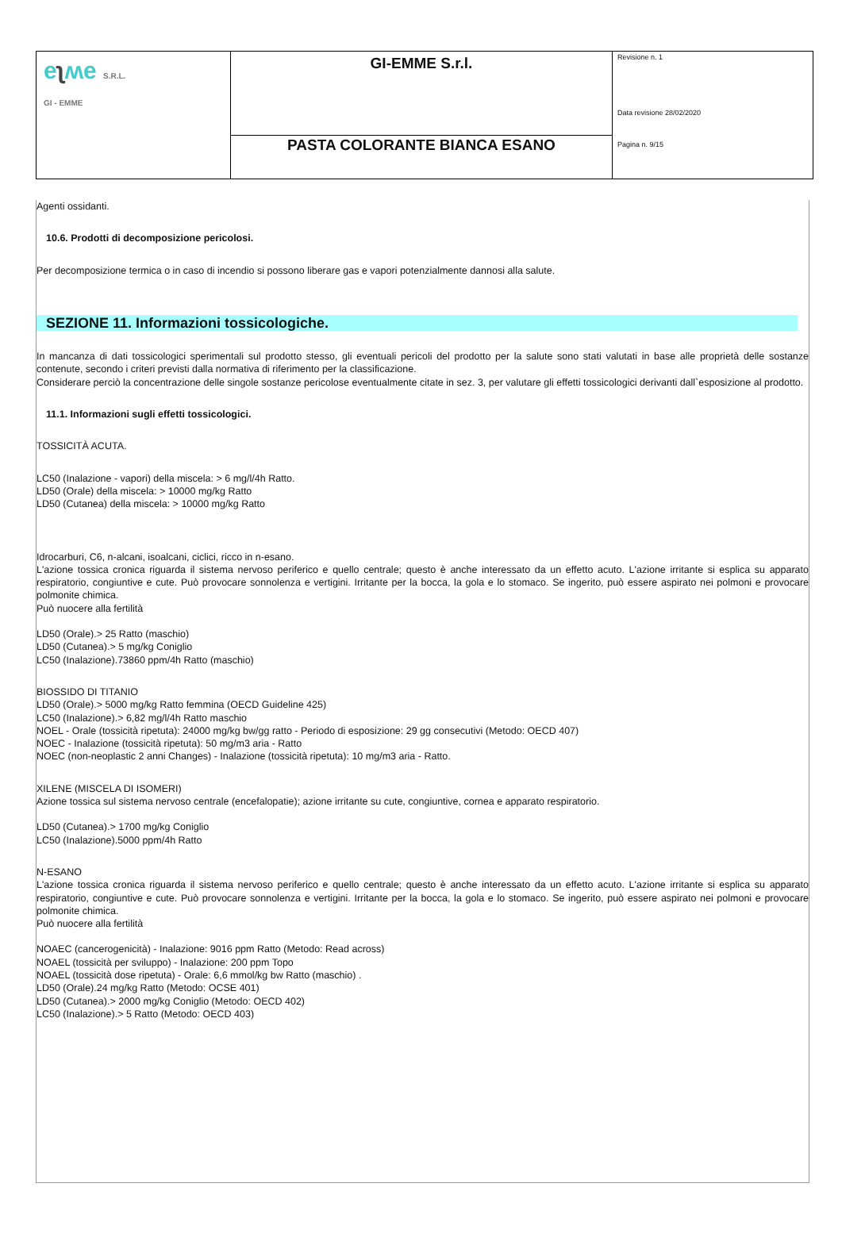| e ʅ ʍe S.R.L. GI - EMME | GI-EMME S.r.l. | Revisione n. 1 Data revisione 28/02/2020 Pagina n. 9/15 |
| | PASTA COLORANTE BIANCA ESANO | |
Agenti ossidanti.
10.6. Prodotti di decomposizione pericolosi.
Per decomposizione termica o in caso di incendio si possono liberare gas e vapori potenzialmente dannosi alla salute.
SEZIONE 11. Informazioni tossicologiche.
In mancanza di dati tossicologici sperimentali sul prodotto stesso, gli eventuali pericoli del prodotto per la salute sono stati valutati in base alle proprietà delle sostanze contenute, secondo i criteri previsti dalla normativa di riferimento per la classificazione.
Considerare perciò la concentrazione delle singole sostanze pericolose eventualmente citate in sez. 3, per valutare gli effetti tossicologici derivanti dall`esposizione al prodotto.
11.1. Informazioni sugli effetti tossicologici.
TOSSICITÀ ACUTA.
LC50 (Inalazione - vapori) della miscela: > 6 mg/l/4h Ratto.
LD50 (Orale) della miscela: > 10000 mg/kg Ratto
LD50 (Cutanea) della miscela: > 10000 mg/kg Ratto
Idrocarburi, C6, n-alcani, isoalcani, ciclici, ricco in n-esano.
L'azione tossica cronica riguarda il sistema nervoso periferico e quello centrale; questo è anche interessato da un effetto acuto. L'azione irritante si esplica su apparato respiratorio, congiuntive e cute. Può provocare sonnolenza e vertigini. Irritante per la bocca, la gola e lo stomaco. Se ingerito, può essere aspirato nei polmoni e provocare polmonite chimica.
Può nuocere alla fertilità
LD50 (Orale).> 25 Ratto (maschio)
LD50 (Cutanea).> 5 mg/kg Coniglio
LC50 (Inalazione).73860 ppm/4h Ratto (maschio)
BIOSSIDO DI TITANIO
LD50 (Orale).> 5000 mg/kg Ratto femmina (OECD Guideline 425)
LC50 (Inalazione).> 6,82 mg/l/4h Ratto maschio
NOEL - Orale (tossicità ripetuta): 24000 mg/kg bw/gg ratto - Periodo di esposizione: 29 gg consecutivi (Metodo: OECD 407)
NOEC - Inalazione (tossicità ripetuta): 50 mg/m3 aria - Ratto
NOEC (non-neoplastic 2 anni Changes) - Inalazione (tossicità ripetuta): 10 mg/m3 aria - Ratto.
XILENE (MISCELA DI ISOMERI)
Azione tossica sul sistema nervoso centrale (encefalopatie); azione irritante su cute, congiuntive, cornea e apparato respiratorio.
LD50 (Cutanea).> 1700 mg/kg Coniglio
LC50 (Inalazione).5000 ppm/4h Ratto
N-ESANO
L'azione tossica cronica riguarda il sistema nervoso periferico e quello centrale; questo è anche interessato da un effetto acuto. L'azione irritante si esplica su apparato respiratorio, congiuntive e cute. Può provocare sonnolenza e vertigini. Irritante per la bocca, la gola e lo stomaco. Se ingerito, può essere aspirato nei polmoni e provocare polmonite chimica.
Può nuocere alla fertilità
NOAEC (cancerogenicità) - Inalazione: 9016 ppm Ratto (Metodo: Read across)
NOAEL (tossicità per sviluppo) - Inalazione: 200 ppm Topo
NOAEL (tossicità dose ripetuta) - Orale: 6,6 mmol/kg bw Ratto (maschio) .
LD50 (Orale).24 mg/kg Ratto (Metodo: OCSE 401)
LD50 (Cutanea).> 2000 mg/kg Coniglio (Metodo: OECD 402)
LC50 (Inalazione).> 5 Ratto (Metodo: OECD 403)